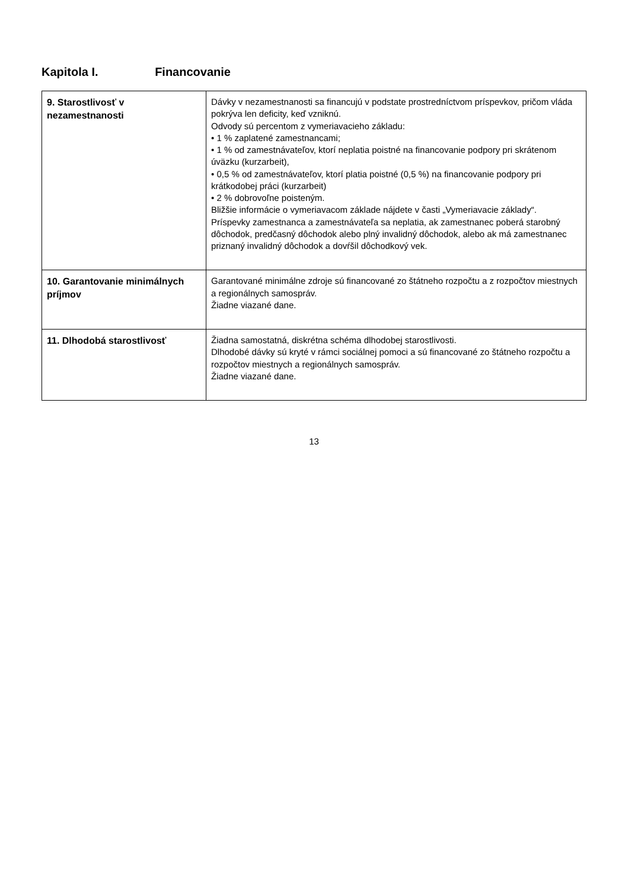Kapitola I. Financovanie
| 9. Starostlivosť v nezamestnanosti | Dávky v nezamestnanosti sa financujú v podstate prostredníctvom príspevkov, pričom vláda pokrýva len deficity, keď vzniknú. Odvody sú percentom z vymeriavacieho základu: • 1 % zaplatené zamestnancami; • 1 % od zamestnávateľov, ktorí neplatia poistné na financovanie podpory pri skrátenom úväzku (kurzarbeit), • 0,5 % od zamestnávateľov, ktorí platia poistné (0,5 %) na financovanie podpory pri krátkodobej práci (kurzarbeit) • 2 % dobrovoľne poisteným. Bližšie informácie o vymeriavacom základe nájdete v časti „Vymeriavacie základy“. Príspevky zamestnanca a zamestnávateľa sa neplatia, ak zamestnanec poberá starobný dôchodok, predčasný dôchodok alebo plný invalidný dôchodok, alebo ak má zamestnanec priznaný invalidný dôchodok a dovŕšil dôchodkový vek. |
| 10. Garantovanie minimálnych príjmov | Garantované minimálne zdroje sú financované zo štátneho rozpočtu a z rozpočtov miestnych a regionálnych samospráv. Žiadne viazané dane. |
| 11. Dlhodobá starostlivosť | Žiadna samostatná, diskrétna schéma dlhodobej starostlivosti. Dlhodobé dávky sú kryté v rámci sociálnej pomoci a sú financované zo štátneho rozpočtu a rozpočtov miestnych a regionálnych samospráv. Žiadne viazané dane. |
13